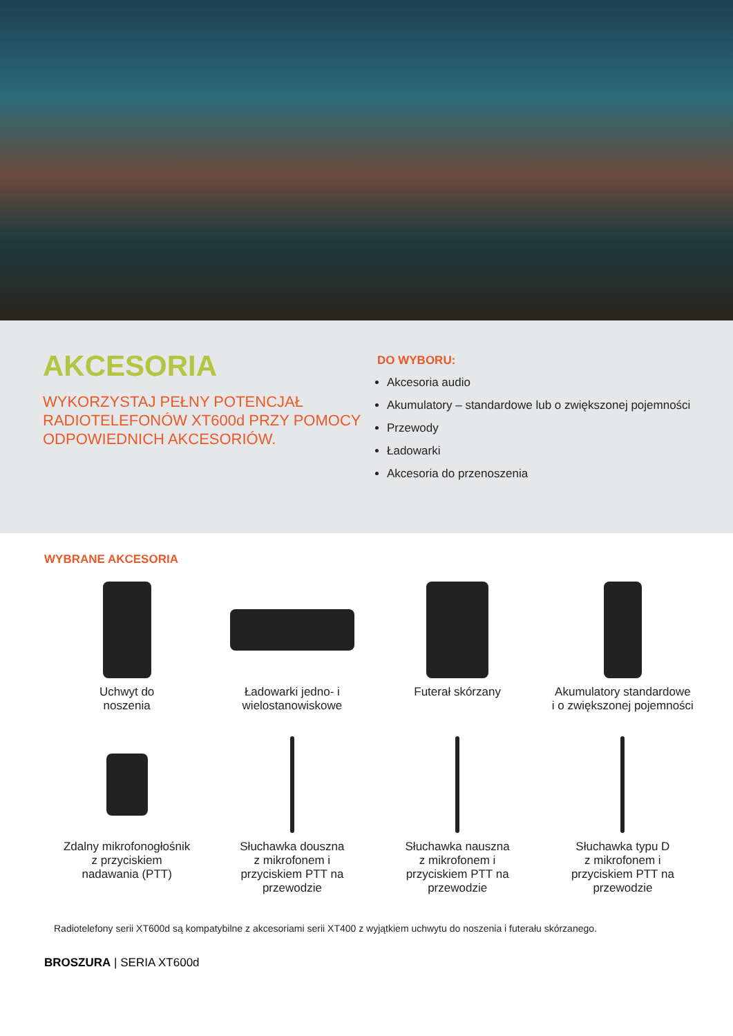AKCESORIA
WYKORZYSTAJ PEŁNY POTENCJAŁ RADIOTELEFONÓW XT600d PRZY POMOCY ODPOWIEDNICH AKCESORIÓW.
DO WYBORU:
Akcesoria audio
Akumulatory – standardowe lub o zwiększonej pojemności
Przewody
Ładowarki
Akcesoria do przenoszenia
WYBRANE AKCESORIA
Uchwyt do
noszenia
Ładowarki jedno- i
wielostanowiskowe
Futerał skórzany
Akumulatory standardowe
i o zwiększonej pojemności
Zdalny mikrofonogłośnik
z przyciskiem
nadawania (PTT)
Słuchawka douszna
z mikrofonem i
przyciskiem PTT na
przewodzie
Słuchawka nauszna
z mikrofonem i
przyciskiem PTT na
przewodzie
Słuchawka typu D
z mikrofonem i
przyciskiem PTT na
przewodzie
Radiotelefony serii XT600d są kompatybilne z akcesoriami serii XT400 z wyjątkiem uchwytu do noszenia i futerału skórzanego.
BROSZURA | SERIA XT600d